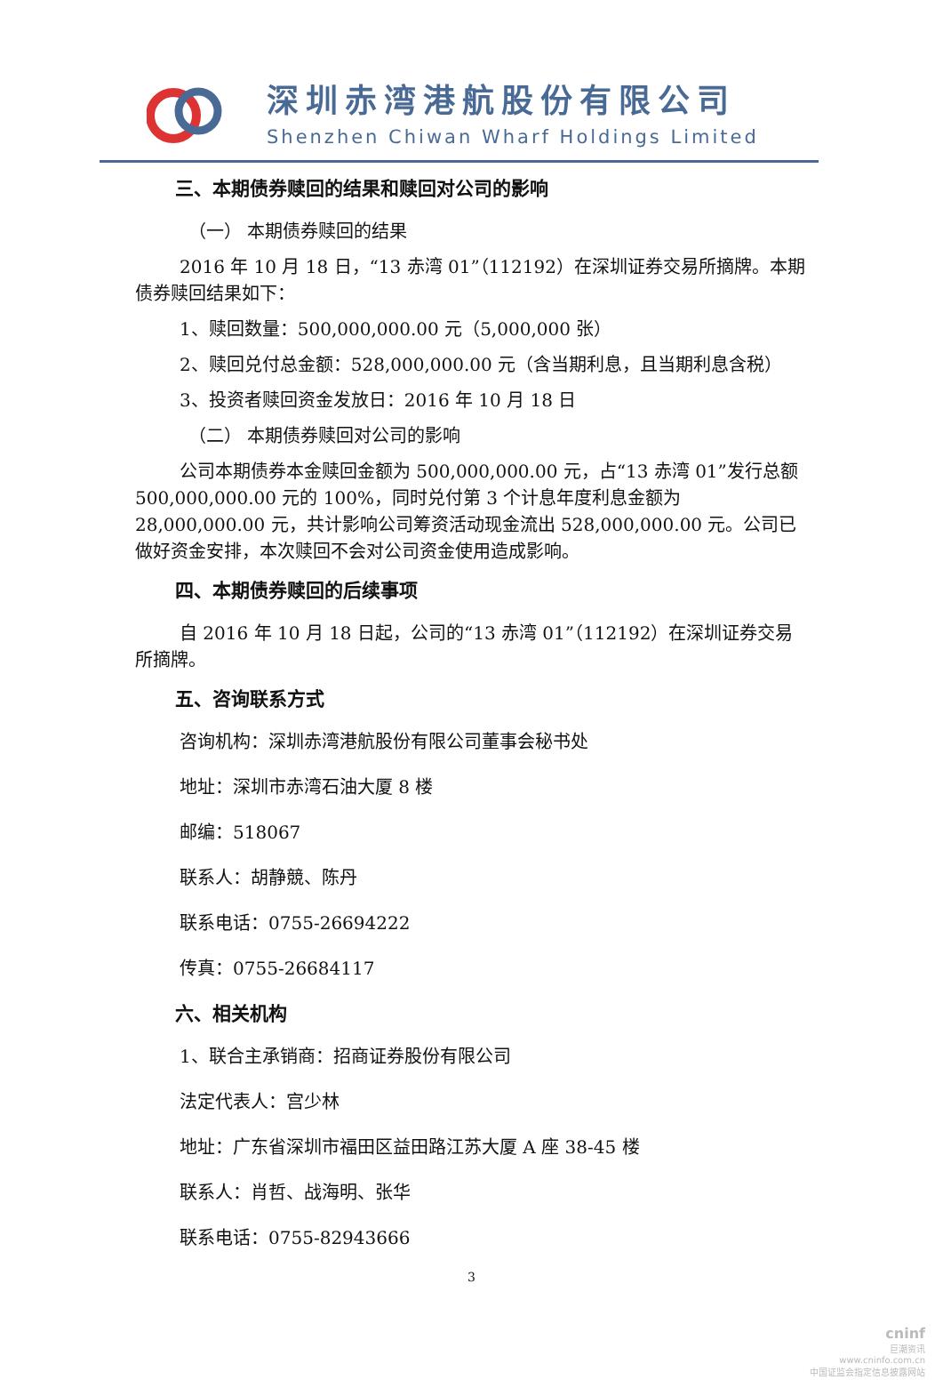深圳赤湾港航股份有限公司
Shenzhen Chiwan Wharf Holdings Limited
三、本期债券赎回的结果和赎回对公司的影响
（一） 本期债券赎回的结果
2016 年 10 月 18 日，“13 赤湾 01”（112192）在深圳证券交易所摘牌。本期债券赎回结果如下：
1、赎回数量：500,000,000.00 元（5,000,000 张）
2、赎回兑付总金额：528,000,000.00 元（含当期利息，且当期利息含税）
3、投资者赎回资金发放日：2016 年 10 月 18 日
（二） 本期债券赎回对公司的影响
公司本期债券本金赎回金额为 500,000,000.00 元，占“13 赤湾 01”发行总额 500,000,000.00 元的 100%，同时兑付第 3 个计息年度利息金额为 28,000,000.00 元，共计影响公司筹资活动现金流出 528,000,000.00 元。公司已做好资金安排，本次赎回不会对公司资金使用造成影响。
四、本期债券赎回的后续事项
自 2016 年 10 月 18 日起，公司的“13 赤湾 01”（112192）在深圳证券交易所摘牌。
五、咨询联系方式
咨询机构：深圳赤湾港航股份有限公司董事会秘书处
地址：深圳市赤湾石油大厦 8 楼
邮编：518067
联系人：胡静競、陈丹
联系电话：0755-26694222
传真：0755-26684117
六、相关机构
1、联合主承销商：招商证券股份有限公司
法定代表人：宫少林
地址：广东省深圳市福田区益田路江苏大厦 A 座 38-45 楼
联系人：肖哲、战海明、张华
联系电话：0755-82943666
3
cninf
巨潮资讯
www.cninfo.com.cn
中国证监会指定信息披露网站